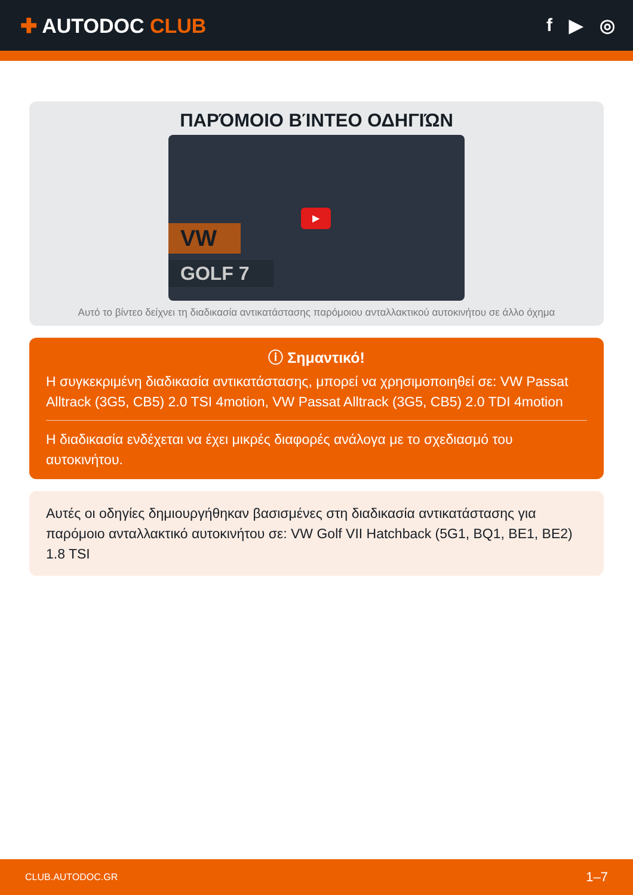✚ AUTODOC CLUB f ▶ ◎
ΠΑΡΌΜΟΙΟ ΒΊΝΤΕΟ ΟΔΗΓΙΏΝ
VW
GOLF 7
▶
Αυτό το βίντεο δείχνει τη διαδικασία αντικατάστασης παρόμοιου ανταλλακτικού αυτοκινήτου σε άλλο όχημα
ⓘ Σημαντικό!
Η συγκεκριμένη διαδικασία αντικατάστασης, μπορεί να χρησιμοποιηθεί σε: VW Passat Alltrack (3G5, CB5) 2.0 TSI 4motion, VW Passat Alltrack (3G5, CB5) 2.0 TDI 4motion
Η διαδικασία ενδέχεται να έχει μικρές διαφορές ανάλογα με το σχεδιασμό του αυτοκινήτου.
Αυτές οι οδηγίες δημιουργήθηκαν βασισμένες στη διαδικασία αντικατάστασης για παρόμοιο ανταλλακτικό αυτοκινήτου σε: VW Golf VII Hatchback (5G1, BQ1, BE1, BE2) 1.8 TSI
CLUB.AUTODOC.GR 1–7